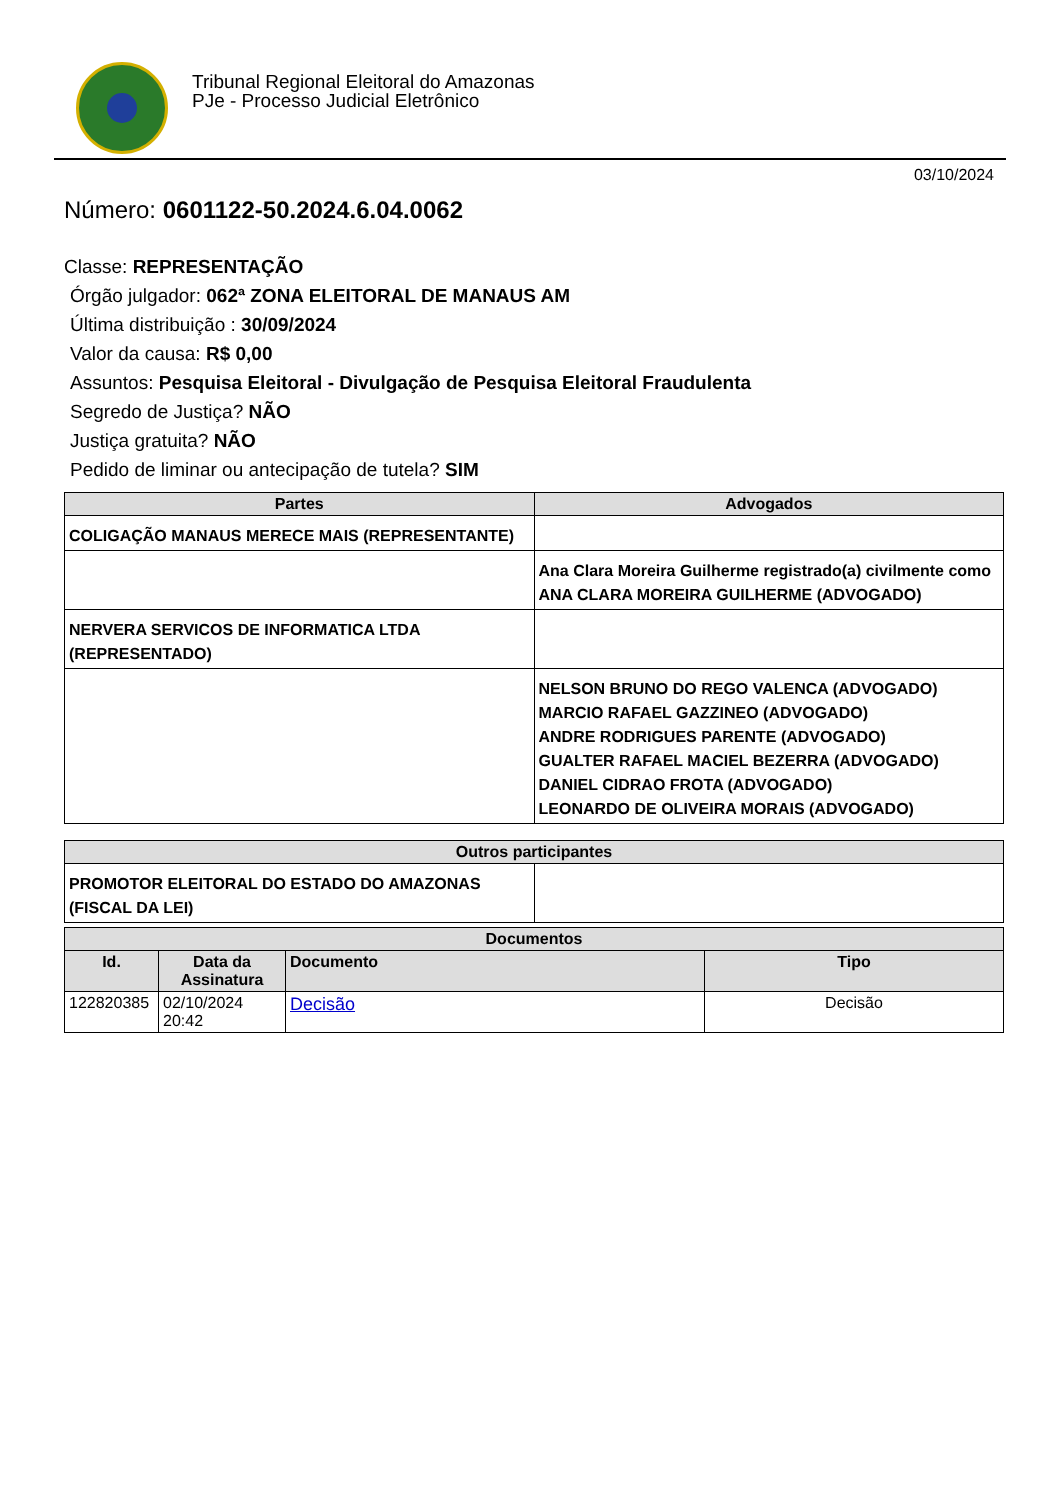Tribunal Regional Eleitoral do Amazonas
PJe - Processo Judicial Eletrônico
03/10/2024
Número: 0601122-50.2024.6.04.0062
Classe: REPRESENTAÇÃO
Órgão julgador: 062ª ZONA ELEITORAL DE MANAUS AM
Última distribuição : 30/09/2024
Valor da causa: R$ 0,00
Assuntos: Pesquisa Eleitoral - Divulgação de Pesquisa Eleitoral Fraudulenta
Segredo de Justiça? NÃO
Justiça gratuita? NÃO
Pedido de liminar ou antecipação de tutela? SIM
| Partes | Advogados |
| --- | --- |
| COLIGAÇÃO MANAUS MERECE MAIS (REPRESENTANTE) | |
| | Ana Clara Moreira Guilherme registrado(a) civilmente como ANA CLARA MOREIRA GUILHERME (ADVOGADO) |
| NERVERA SERVICOS DE INFORMATICA LTDA (REPRESENTADO) | |
| | NELSON BRUNO DO REGO VALENCA (ADVOGADO) MARCIO RAFAEL GAZZINEO (ADVOGADO) ANDRE RODRIGUES PARENTE (ADVOGADO) GUALTER RAFAEL MACIEL BEZERRA (ADVOGADO) DANIEL CIDRAO FROTA (ADVOGADO) LEONARDO DE OLIVEIRA MORAIS (ADVOGADO) |
| Outros participantes | |
| --- | --- |
| PROMOTOR ELEITORAL DO ESTADO DO AMAZONAS (FISCAL DA LEI) | |
| Documentos | | | |
| --- | --- | --- | --- |
| Id. | Data da Assinatura | Documento | Tipo |
| 122820385 | 02/10/2024 20:42 | Decisão | Decisão |